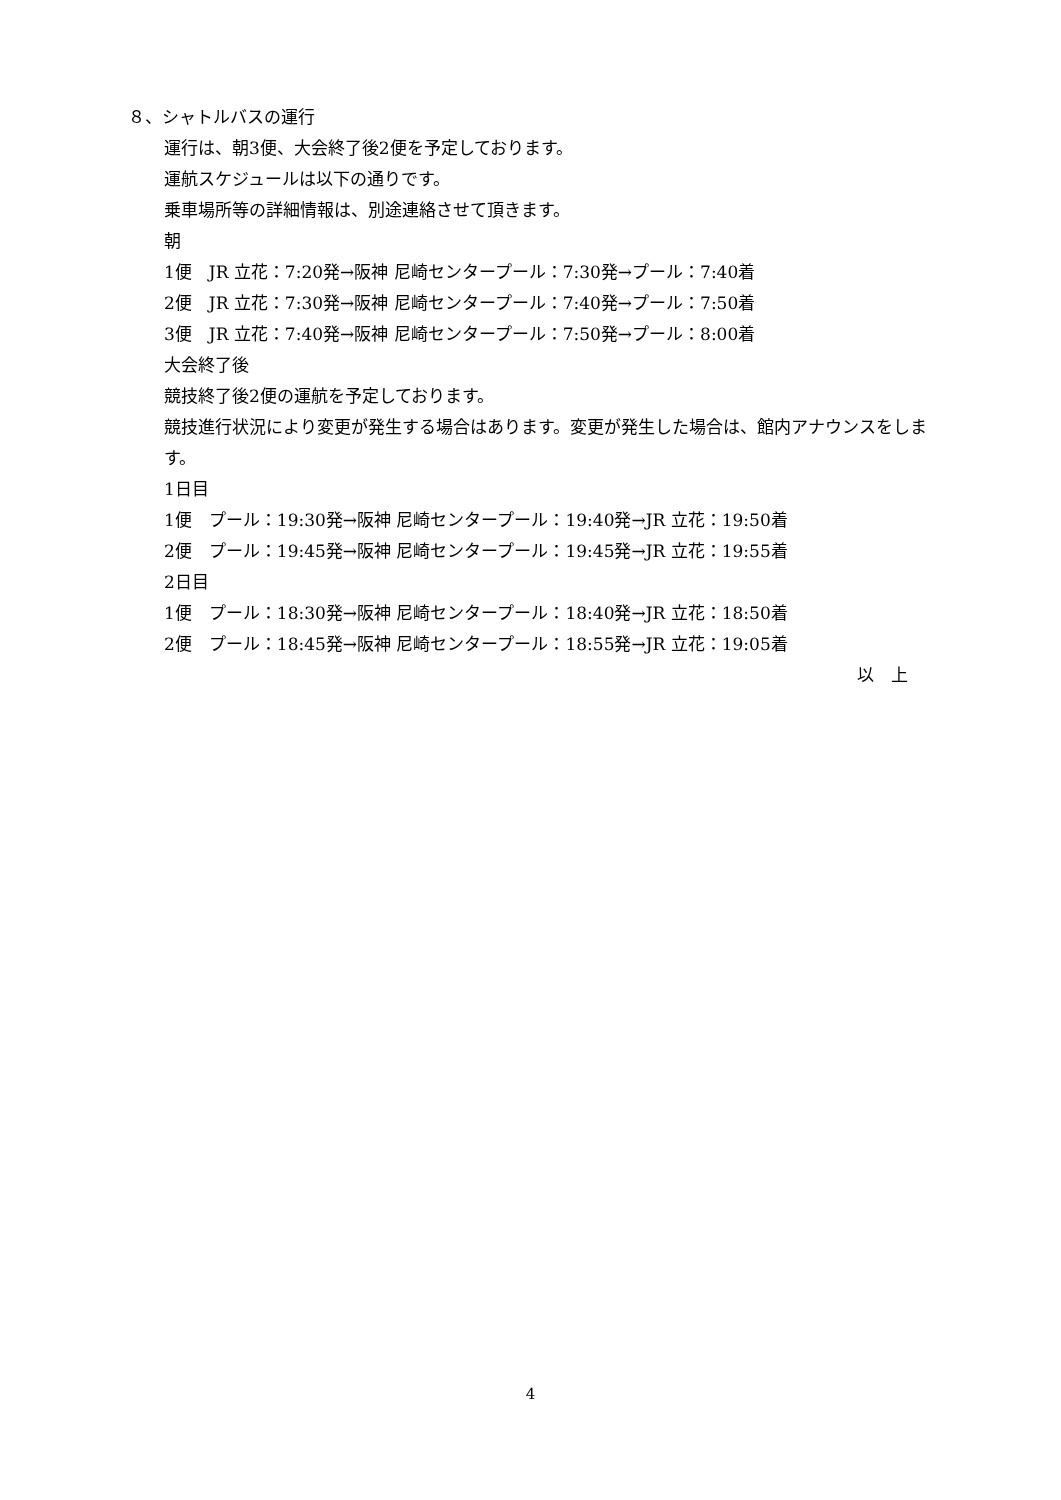８、シャトルバスの運行
運行は、朝3便、大会終了後2便を予定しております。
運航スケジュールは以下の通りです。
乗車場所等の詳細情報は、別途連絡させて頂きます。
朝
1便　JR 立花：7:20発→阪神 尼崎センタープール：7:30発→プール：7:40着
2便　JR 立花：7:30発→阪神 尼崎センタープール：7:40発→プール：7:50着
3便　JR 立花：7:40発→阪神 尼崎センタープール：7:50発→プール：8:00着
大会終了後
競技終了後2便の運航を予定しております。
競技進行状況により変更が発生する場合はあります。変更が発生した場合は、館内アナウンスをします。
1日目
1便　プール：19:30発→阪神 尼崎センタープール：19:40発→JR 立花：19:50着
2便　プール：19:45発→阪神 尼崎センタープール：19:45発→JR 立花：19:55着
2日目
1便　プール：18:30発→阪神 尼崎センタープール：18:40発→JR 立花：18:50着
2便　プール：18:45発→阪神 尼崎センタープール：18:55発→JR 立花：19:05着
以　上
4